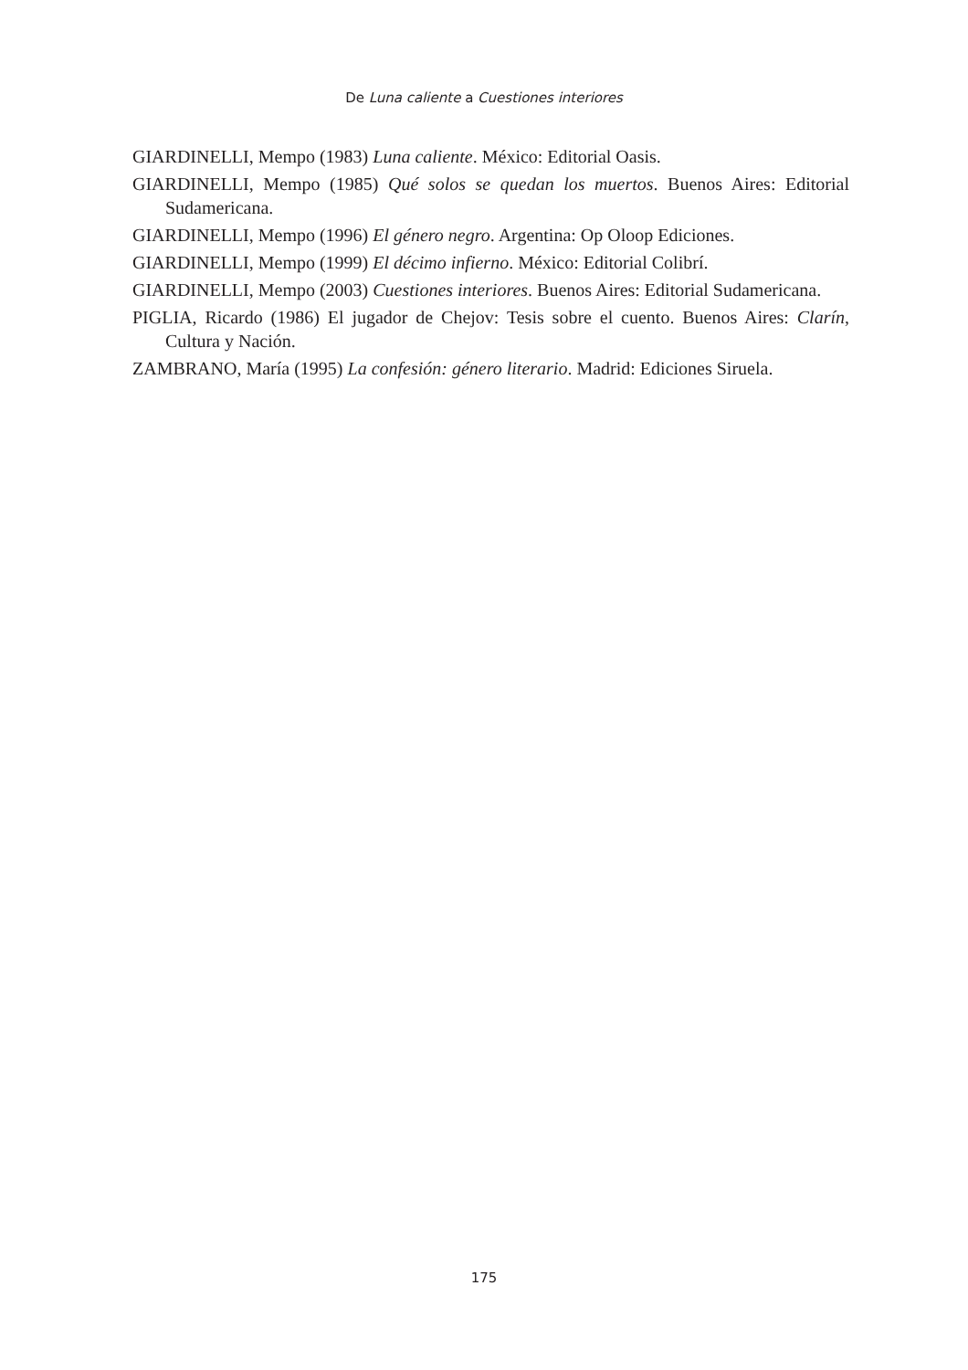De Luna caliente a Cuestiones interiores
GIARDINELLI, Mempo (1983) Luna caliente. México: Editorial Oasis.
GIARDINELLI, Mempo (1985) Qué solos se quedan los muertos. Buenos Aires: Editorial Sudamericana.
GIARDINELLI, Mempo (1996) El género negro. Argentina: Op Oloop Ediciones.
GIARDINELLI, Mempo (1999) El décimo infierno. México: Editorial Colibrí.
GIARDINELLI, Mempo (2003) Cuestiones interiores. Buenos Aires: Editorial Sudamericana.
PIGLIA, Ricardo (1986) El jugador de Chejov: Tesis sobre el cuento. Buenos Aires: Clarín, Cultura y Nación.
ZAMBRANO, María (1995) La confesión: género literario. Madrid: Ediciones Siruela.
175